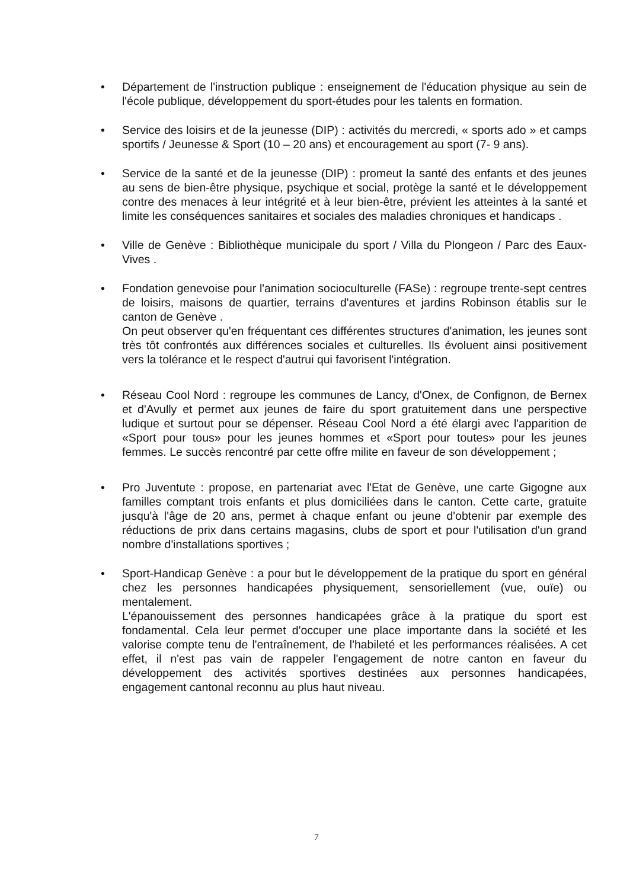• Département de l'instruction publique : enseignement de l'éducation physique au sein de l'école publique, développement du sport-études pour les talents en formation.
• Service des loisirs et de la jeunesse (DIP) : activités du mercredi, « sports ado » et camps sportifs / Jeunesse & Sport (10 – 20 ans) et encouragement au sport (7- 9 ans).
• Service de la santé et de la jeunesse (DIP) : promeut la santé des enfants et des jeunes au sens de bien-être physique, psychique et social, protège la santé et le développement contre des menaces à leur intégrité et à leur bien-être, prévient les atteintes à la santé et limite les conséquences sanitaires et sociales des maladies chroniques et handicaps .
• Ville de Genève : Bibliothèque municipale du sport / Villa du Plongeon / Parc des Eaux-Vives .
•
Fondation genevoise pour l'animation socioculturelle (FASe) : regroupe trente-sept centres de loisirs, maisons de quartier, terrains d'aventures et jardins Robinson établis sur le canton de Genève .
On peut observer qu'en fréquentant ces différentes structures d'animation, les jeunes sont très tôt confrontés aux différences sociales et culturelles. Ils évoluent ainsi positivement vers la tolérance et le respect d'autrui qui favorisent l'intégration.
• Réseau Cool Nord : regroupe les communes de Lancy, d'Onex, de Confignon, de Bernex et d'Avully et permet aux jeunes de faire du sport gratuitement dans une perspective ludique et surtout pour se dépenser. Réseau Cool Nord a été élargi avec l'apparition de «Sport pour tous» pour les jeunes hommes et «Sport pour toutes» pour les jeunes femmes. Le succès rencontré par cette offre milite en faveur de son développement ;
• Pro Juventute : propose, en partenariat avec l'Etat de Genève, une carte Gigogne aux familles comptant trois enfants et plus domiciliées dans le canton. Cette carte, gratuite jusqu'à l'âge de 20 ans, permet à chaque enfant ou jeune d'obtenir par exemple des réductions de prix dans certains magasins, clubs de sport et pour l'utilisation d'un grand nombre d'installations sportives ;
•
Sport-Handicap Genève : a pour but le développement de la pratique du sport en général chez les personnes handicapées physiquement, sensoriellement (vue, ouïe) ou mentalement.
L'épanouissement des personnes handicapées grâce à la pratique du sport est fondamental. Cela leur permet d'occuper une place importante dans la société et les valorise compte tenu de l'entraînement, de l'habileté et les performances réalisées. A cet effet, il n'est pas vain de rappeler l'engagement de notre canton en faveur du développement des activités sportives destinées aux personnes handicapées, engagement cantonal reconnu au plus haut niveau.
7